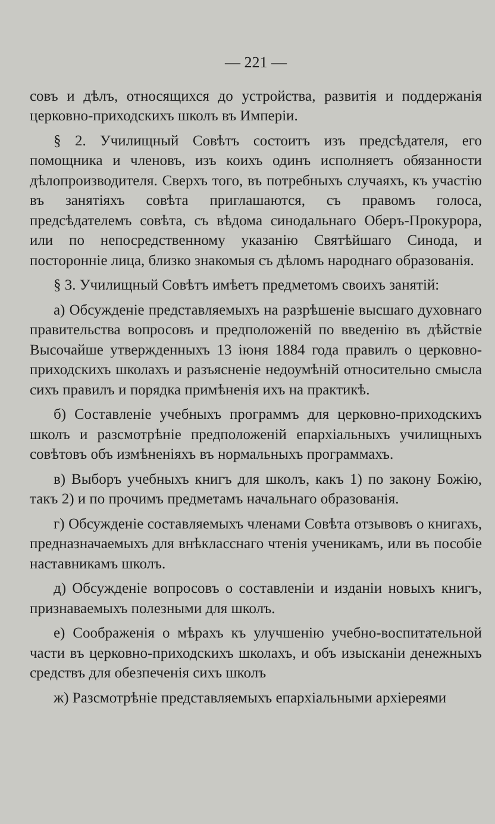— 221 —
совъ и дѣлъ, относящихся до устройства, развитія и поддержанія церковно-приходскихъ школъ въ Имперіи.
§ 2. Училищный Совѣтъ состоитъ изъ предсѣдателя, его помощника и членовъ, изъ коихъ одинъ исполняетъ обязанности дѣлопроизводителя. Сверхъ того, въ потребныхъ случаяхъ, къ участію въ занятіяхъ совѣта приглашаются, съ правомъ голоса, предсѣдателемъ совѣта, съ вѣдома синодальнаго Оберъ-Прокурора, или по непосредственному указанію Святѣйшаго Синода, и посторонніе лица, близко знакомыя съ дѣломъ народнаго образованія.
§ 3. Училищный Совѣтъ имѣетъ предметомъ своихъ занятій:
а) Обсужденіе представляемыхъ на разрѣшеніе высшаго духовнаго правительства вопросовъ и предположеній по введенію въ дѣйствіе Высочайше утвержденныхъ 13 іюня 1884 года правилъ о церковно-приходскихъ школахъ и разъясненіе недоумѣній относительно смысла сихъ правилъ и порядка примѣненія ихъ на практикѣ.
б) Составленіе учебныхъ программъ для церковно-приходскихъ школъ и разсмотрѣніе предположеній епархіальныхъ училищныхъ совѣтовъ объ измѣненіяхъ въ нормальныхъ программахъ.
в) Выборъ учебныхъ книгъ для школъ, какъ 1) по закону Божію, такъ 2) и по прочимъ предметамъ начальнаго образованія.
г) Обсужденіе составляемыхъ членами Совѣта отзывовъ о книгахъ, предназначаемыхъ для внѣкласснаго чтенія ученикамъ, или въ пособіе наставникамъ школъ.
д) Обсужденіе вопросовъ о составленіи и изданіи новыхъ книгъ, признаваемыхъ полезными для школъ.
е) Соображенія о мѣрахъ къ улучшенію учебно-воспитательной части въ церковно-приходскихъ школахъ, и объ изысканіи денежныхъ средствъ для обезпеченія сихъ школъ
ж) Разсмотрѣніе представляемыхъ епархіальными архіереями